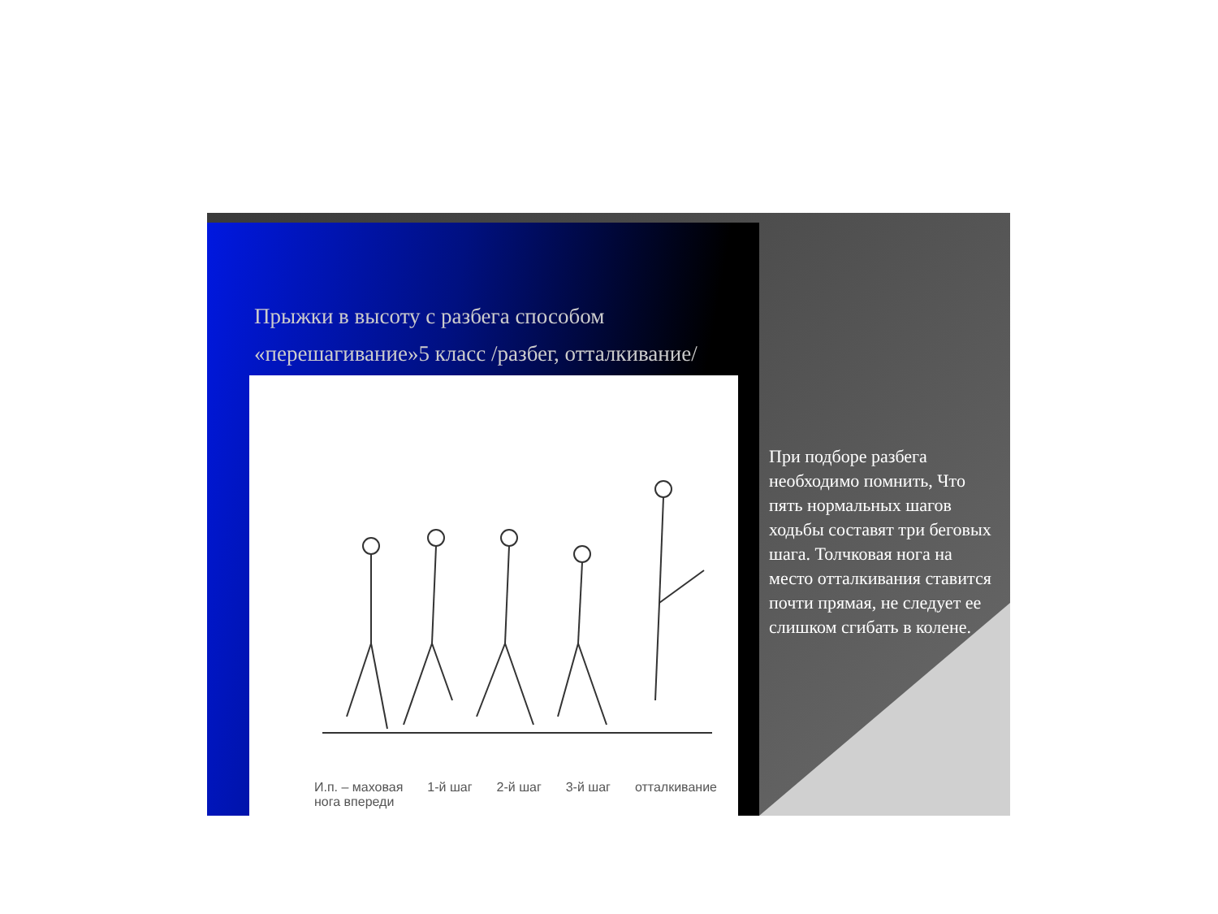Прыжки в высоту с разбега способом «перешагивание»5 класс /разбег, отталкивание/
И.п. – маховая
нога впереди 1-й шаг 2-й шаг 3-й шаг отталкивание
При подборе разбега необходимо помнить, Что пять нормальных шагов ходьбы составят три беговых шага. Толчковая нога на место отталкивания ставится почти прямая, не следует ее слишком сгибать в колене.